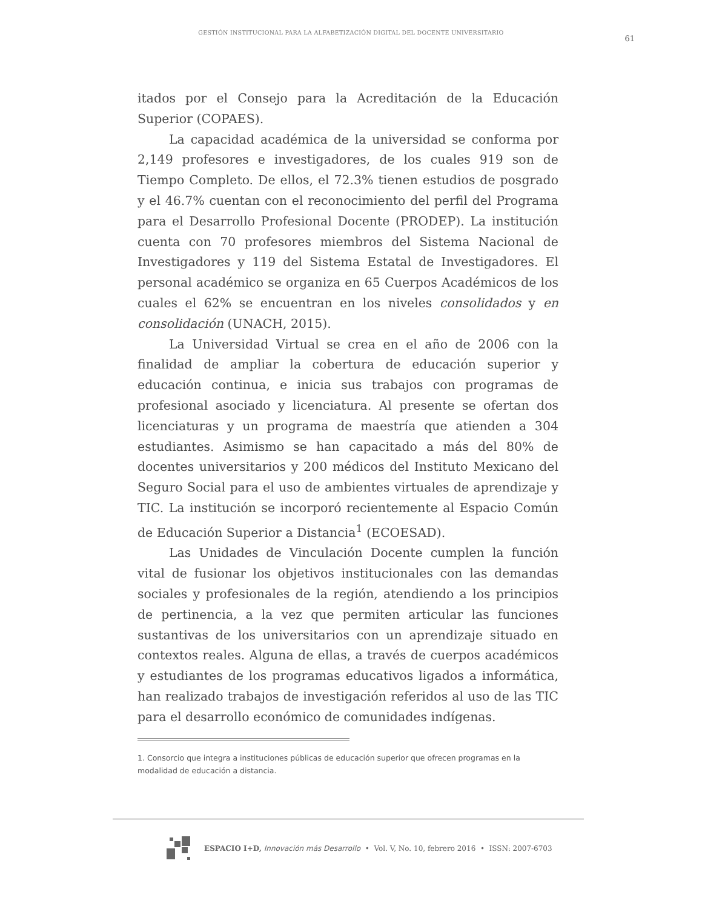GESTIÓN INSTITUCIONAL PARA LA ALFABETIZACIÓN DIGITAL DEL DOCENTE UNIVERSITARIO
61
itados por el Consejo para la Acreditación de la Educación Superior (COPAES).
La capacidad académica de la universidad se conforma por 2,149 profesores e investigadores, de los cuales 919 son de Tiempo Completo. De ellos, el 72.3% tienen estudios de posgrado y el 46.7% cuentan con el reconocimiento del perfil del Programa para el Desarrollo Profesional Docente (PRODEP). La institución cuenta con 70 profesores miembros del Sistema Nacional de Investigadores y 119 del Sistema Estatal de Investigadores. El personal académico se organiza en 65 Cuerpos Académicos de los cuales el 62% se encuentran en los niveles consolidados y en consolidación (UNACH, 2015).
La Universidad Virtual se crea en el año de 2006 con la finalidad de ampliar la cobertura de educación superior y educación continua, e inicia sus trabajos con programas de profesional asociado y licenciatura. Al presente se ofertan dos licenciaturas y un programa de maestría que atienden a 304 estudiantes. Asimismo se han capacitado a más del 80% de docentes universitarios y 200 médicos del Instituto Mexicano del Seguro Social para el uso de ambientes virtuales de aprendizaje y TIC. La institución se incorporó recientemente al Espacio Común de Educación Superior a Distancia<sup>1</sup> (ECOESAD).
Las Unidades de Vinculación Docente cumplen la función vital de fusionar los objetivos institucionales con las demandas sociales y profesionales de la región, atendiendo a los principios de pertinencia, a la vez que permiten articular las funciones sustantivas de los universitarios con un aprendizaje situado en contextos reales. Alguna de ellas, a través de cuerpos académicos y estudiantes de los programas educativos ligados a informática, han realizado trabajos de investigación referidos al uso de las TIC para el desarrollo económico de comunidades indígenas.
1. Consorcio que integra a instituciones públicas de educación superior que ofrecen programas en la modalidad de educación a distancia.
ESPACIO I+D, Innovación más Desarrollo • Vol. V, No. 10, febrero 2016 • ISSN: 2007-6703